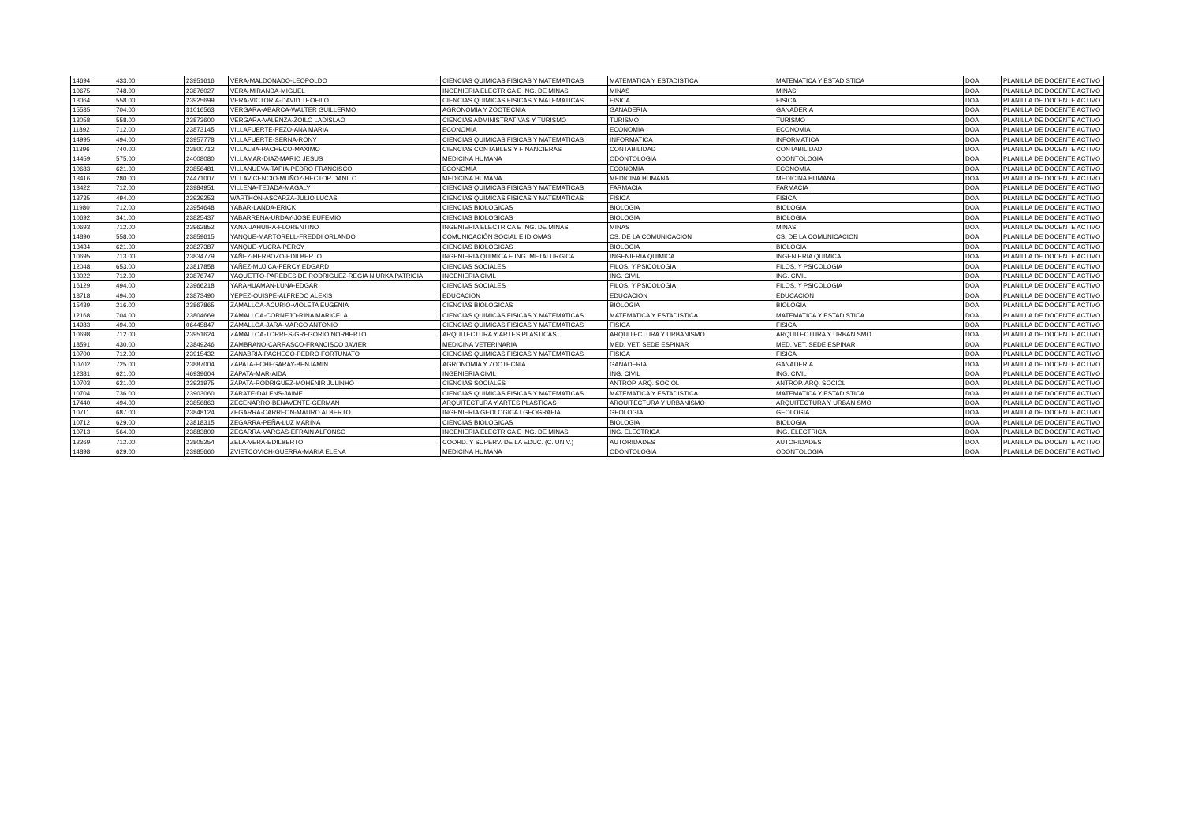| 14694 | 433.00 | 23951616 | VERA-MALDONADO-LEOPOLDO | CIENCIAS QUIMICAS FISICAS Y MATEMATICAS | MATEMATICA Y ESTADISTICA | MATEMATICA Y ESTADISTICA | DOA | PLANILLA DE DOCENTE ACTIVO |
| 10675 | 748.00 | 23876027 | VERA-MIRANDA-MIGUEL | INGENIERIA ELECTRICA E ING. DE MINAS | MINAS | MINAS | DOA | PLANILLA DE DOCENTE ACTIVO |
| 13064 | 558.00 | 23925699 | VERA-VICTORIA-DAVID TEOFILO | CIENCIAS QUIMICAS FISICAS Y MATEMATICAS | FISICA | FISICA | DOA | PLANILLA DE DOCENTE ACTIVO |
| 15535 | 704.00 | 31016563 | VERGARA-ABARCA-WALTER GUILLERMO | AGRONOMIA Y ZOOTECNIA | GANADERIA | GANADERIA | DOA | PLANILLA DE DOCENTE ACTIVO |
| 13058 | 558.00 | 23873600 | VERGARA-VALENZA-ZOILO LADISLAO | CIENCIAS ADMINISTRATIVAS Y TURISMO | TURISMO | TURISMO | DOA | PLANILLA DE DOCENTE ACTIVO |
| 11892 | 712.00 | 23873145 | VILLAFUERTE-PEZO-ANA MARIA | ECONOMIA | ECONOMIA | ECONOMIA | DOA | PLANILLA DE DOCENTE ACTIVO |
| 14995 | 494.00 | 23957778 | VILLAFUERTE-SERNA-RONY | CIENCIAS QUIMICAS FISICAS Y MATEMATICAS | INFORMATICA | INFORMATICA | DOA | PLANILLA DE DOCENTE ACTIVO |
| 11396 | 740.00 | 23800712 | VILLALBA-PACHECO-MAXIMO | CIENCIAS CONTABLES Y FINANCIERAS | CONTABILIDAD | CONTABILIDAD | DOA | PLANILLA DE DOCENTE ACTIVO |
| 14459 | 575.00 | 24008080 | VILLAMAR-DIAZ-MARIO JESUS | MEDICINA HUMANA | ODONTOLOGIA | ODONTOLOGIA | DOA | PLANILLA DE DOCENTE ACTIVO |
| 10683 | 621.00 | 23856481 | VILLANUEVA-TAPIA-PEDRO FRANCISCO | ECONOMIA | ECONOMIA | ECONOMIA | DOA | PLANILLA DE DOCENTE ACTIVO |
| 13416 | 280.00 | 24471007 | VILLAVICENCIO-MUÑOZ-HECTOR DANILO | MEDICINA HUMANA | MEDICINA HUMANA | MEDICINA HUMANA | DOA | PLANILLA DE DOCENTE ACTIVO |
| 13422 | 712.00 | 23984951 | VILLENA-TEJADA-MAGALY | CIENCIAS QUIMICAS FISICAS Y MATEMATICAS | FARMACIA | FARMACIA | DOA | PLANILLA DE DOCENTE ACTIVO |
| 13735 | 494.00 | 23929253 | WARTHON-ASCARZA-JULIO LUCAS | CIENCIAS QUIMICAS FISICAS Y MATEMATICAS | FISICA | FISICA | DOA | PLANILLA DE DOCENTE ACTIVO |
| 11980 | 712.00 | 23954648 | YABAR-LANDA-ERICK | CIENCIAS BIOLOGICAS | BIOLOGIA | BIOLOGIA | DOA | PLANILLA DE DOCENTE ACTIVO |
| 10692 | 341.00 | 23825437 | YABARRENA-URDAY-JOSE EUFEMIO | CIENCIAS BIOLOGICAS | BIOLOGIA | BIOLOGIA | DOA | PLANILLA DE DOCENTE ACTIVO |
| 10693 | 712.00 | 23962852 | YANA-JAHUIRA-FLORENTINO | INGENIERIA ELECTRICA E ING. DE MINAS | MINAS | MINAS | DOA | PLANILLA DE DOCENTE ACTIVO |
| 14890 | 558.00 | 23859615 | YANQUE-MARTORELL-FREDDI ORLANDO | COMUNICACIÓN SOCIAL E IDIOMAS | CS. DE LA COMUNICACION | CS. DE LA COMUNICACION | DOA | PLANILLA DE DOCENTE ACTIVO |
| 13434 | 621.00 | 23827387 | YANQUE-YUCRA-PERCY | CIENCIAS BIOLOGICAS | BIOLOGIA | BIOLOGIA | DOA | PLANILLA DE DOCENTE ACTIVO |
| 10695 | 713.00 | 23834779 | YAÑEZ-HERBOZO-EDILBERTO | INGENIERIA QUIMICA E ING. METALURGICA | INGENIERIA QUIMICA | INGENIERIA QUIMICA | DOA | PLANILLA DE DOCENTE ACTIVO |
| 12048 | 653.00 | 23817858 | YAÑEZ-MUJICA-PERCY EDGARD | CIENCIAS SOCIALES | FILOS. Y PSICOLOGIA | FILOS. Y PSICOLOGIA | DOA | PLANILLA DE DOCENTE ACTIVO |
| 13022 | 712.00 | 23876747 | YAQUETTO-PAREDES DE RODRIGUEZ-REGIA NIURKA PATRICIA | INGENIERIA CIVIL | ING. CIVIL | ING. CIVIL | DOA | PLANILLA DE DOCENTE ACTIVO |
| 16129 | 494.00 | 23966218 | YARAHUAMAN-LUNA-EDGAR | CIENCIAS SOCIALES | FILOS. Y PSICOLOGIA | FILOS. Y PSICOLOGIA | DOA | PLANILLA DE DOCENTE ACTIVO |
| 13718 | 494.00 | 23873490 | YEPEZ-QUISPE-ALFREDO ALEXIS | EDUCACION | EDUCACION | EDUCACION | DOA | PLANILLA DE DOCENTE ACTIVO |
| 15439 | 216.00 | 23867865 | ZAMALLOA-ACURIO-VIOLETA EUGENIA | CIENCIAS BIOLOGICAS | BIOLOGIA | BIOLOGIA | DOA | PLANILLA DE DOCENTE ACTIVO |
| 12168 | 704.00 | 23804669 | ZAMALLOA-CORNEJO-RINA MARICELA | CIENCIAS QUIMICAS FISICAS Y MATEMATICAS | MATEMATICA Y ESTADISTICA | MATEMATICA Y ESTADISTICA | DOA | PLANILLA DE DOCENTE ACTIVO |
| 14983 | 494.00 | 06445847 | ZAMALLOA-JARA-MARCO ANTONIO | CIENCIAS QUIMICAS FISICAS Y MATEMATICAS | FISICA | FISICA | DOA | PLANILLA DE DOCENTE ACTIVO |
| 10698 | 712.00 | 23951624 | ZAMALLOA-TORRES-GREGORIO NORBERTO | ARQUITECTURA Y ARTES PLASTICAS | ARQUITECTURA Y URBANISMO | ARQUITECTURA Y URBANISMO | DOA | PLANILLA DE DOCENTE ACTIVO |
| 18591 | 430.00 | 23849246 | ZAMBRANO-CARRASCO-FRANCISCO JAVIER | MEDICINA VETERINARIA | MED. VET. SEDE ESPINAR | MED. VET. SEDE ESPINAR | DOA | PLANILLA DE DOCENTE ACTIVO |
| 10700 | 712.00 | 23915432 | ZANABRIA-PACHECO-PEDRO FORTUNATO | CIENCIAS QUIMICAS FISICAS Y MATEMATICAS | FISICA | FISICA | DOA | PLANILLA DE DOCENTE ACTIVO |
| 10702 | 725.00 | 23887004 | ZAPATA-ECHEGARAY-BENJAMIN | AGRONOMIA Y ZOOTECNIA | GANADERIA | GANADERIA | DOA | PLANILLA DE DOCENTE ACTIVO |
| 12381 | 621.00 | 46939604 | ZAPATA-MAR-AIDA | INGENIERIA CIVIL | ING. CIVIL | ING. CIVIL | DOA | PLANILLA DE DOCENTE ACTIVO |
| 10703 | 621.00 | 23921975 | ZAPATA-RODRIGUEZ-MOHENIR JULINHO | CIENCIAS SOCIALES | ANTROP. ARQ. SOCIOL | ANTROP. ARQ. SOCIOL | DOA | PLANILLA DE DOCENTE ACTIVO |
| 10704 | 736.00 | 23903060 | ZARATE-DALENS-JAIME | CIENCIAS QUIMICAS FISICAS Y MATEMATICAS | MATEMATICA Y ESTADISTICA | MATEMATICA Y ESTADISTICA | DOA | PLANILLA DE DOCENTE ACTIVO |
| 17440 | 494.00 | 23856863 | ZECENARRO-BENAVENTE-GERMAN | ARQUITECTURA Y ARTES PLASTICAS | ARQUITECTURA Y URBANISMO | ARQUITECTURA Y URBANISMO | DOA | PLANILLA DE DOCENTE ACTIVO |
| 10711 | 687.00 | 23848124 | ZEGARRA-CARREON-MAURO ALBERTO | INGENIERIA GEOLOGICA I GEOGRAFIA | GEOLOGIA | GEOLOGIA | DOA | PLANILLA DE DOCENTE ACTIVO |
| 10712 | 629.00 | 23818315 | ZEGARRA-PEÑA-LUZ MARINA | CIENCIAS BIOLOGICAS | BIOLOGIA | BIOLOGIA | DOA | PLANILLA DE DOCENTE ACTIVO |
| 10713 | 564.00 | 23883809 | ZEGARRA-VARGAS-EFRAIN ALFONSO | INGENIERIA ELECTRICA E ING. DE MINAS | ING. ELECTRICA | ING. ELECTRICA | DOA | PLANILLA DE DOCENTE ACTIVO |
| 12269 | 712.00 | 23805254 | ZELA-VERA-EDILBERTO | COORD. Y SUPERV. DE LA EDUC. (C. UNIV.) | AUTORIDADES | AUTORIDADES | DOA | PLANILLA DE DOCENTE ACTIVO |
| 14898 | 629.00 | 23985660 | ZVIETCOVICH-GUERRA-MARIA ELENA | MEDICINA HUMANA | ODONTOLOGIA | ODONTOLOGIA | DOA | PLANILLA DE DOCENTE ACTIVO |